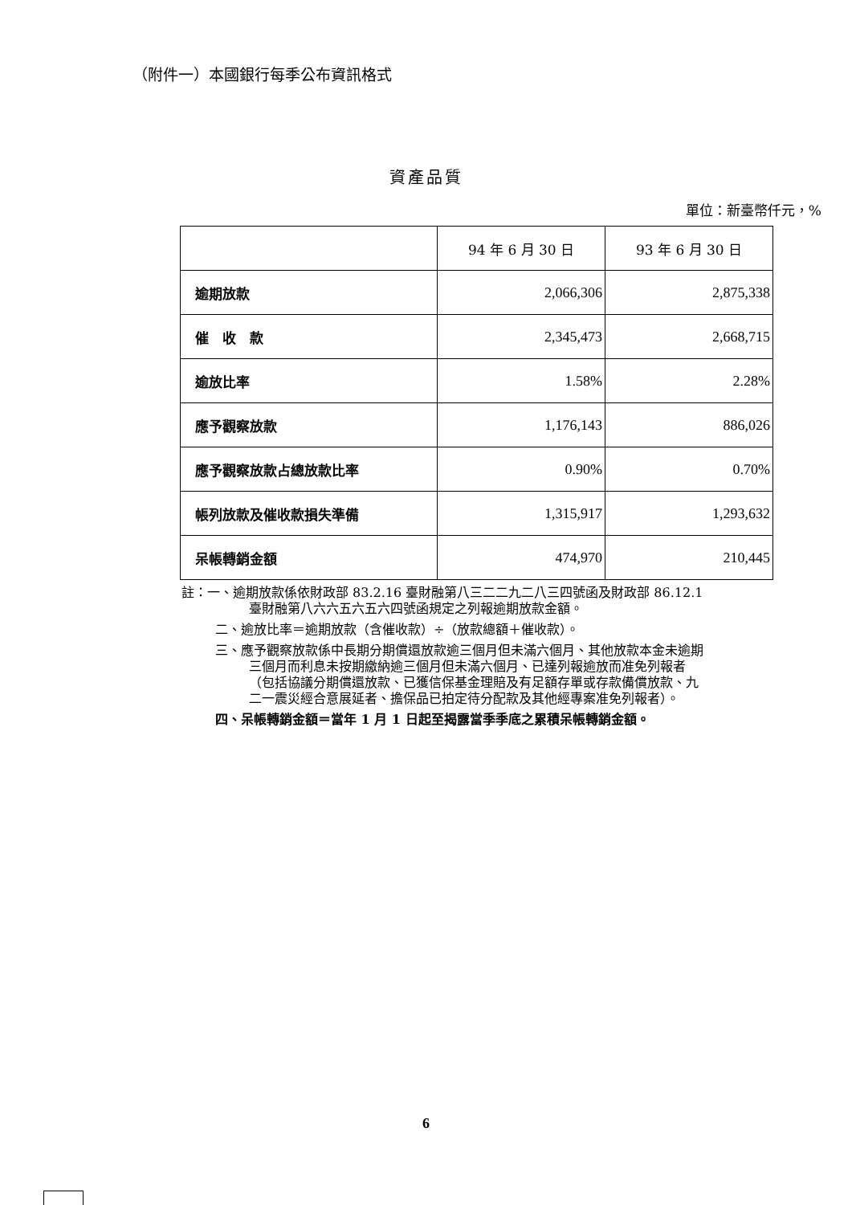（附件一）本國銀行每季公布資訊格式
資產品質
單位：新臺幣仟元，%
| | 94 年 6 月 30 日 | 93 年 6 月 30 日 |
| 逾期放款 | 2,066,306 | 2,875,338 |
| 催 收 款 | 2,345,473 | 2,668,715 |
| 逾放比率 | 1.58% | 2.28% |
| 應予觀察放款 | 1,176,143 | 886,026 |
| 應予觀察放款占總放款比率 | 0.90% | 0.70% |
| 帳列放款及催收款損失準備 | 1,315,917 | 1,293,632 |
| 呆帳轉銷金額 | 474,970 | 210,445 |
註：一、逾期放款係依財政部 83.2.16 臺財融第八三二二九二八三四號函及財政部 86.12.1 臺財融第八六六五六五六四號函規定之列報逾期放款金額。
二、逾放比率＝逾期放款（含催收款）÷（放款總額＋催收款）。
三、應予觀察放款係中長期分期償還放款逾三個月但未滿六個月、其他放款本金未逾期三個月而利息未按期繳納逾三個月但未滿六個月、已達列報逾放而准免列報者（包括協議分期償還放款、已獲信保基金理賠及有足額存單或存款備償放款、九二一震災經合意展延者、擔保品已拍定待分配款及其他經專案准免列報者）。
四、呆帳轉銷金額＝當年 1 月 1 日起至揭露當季季底之累積呆帳轉銷金額。
6